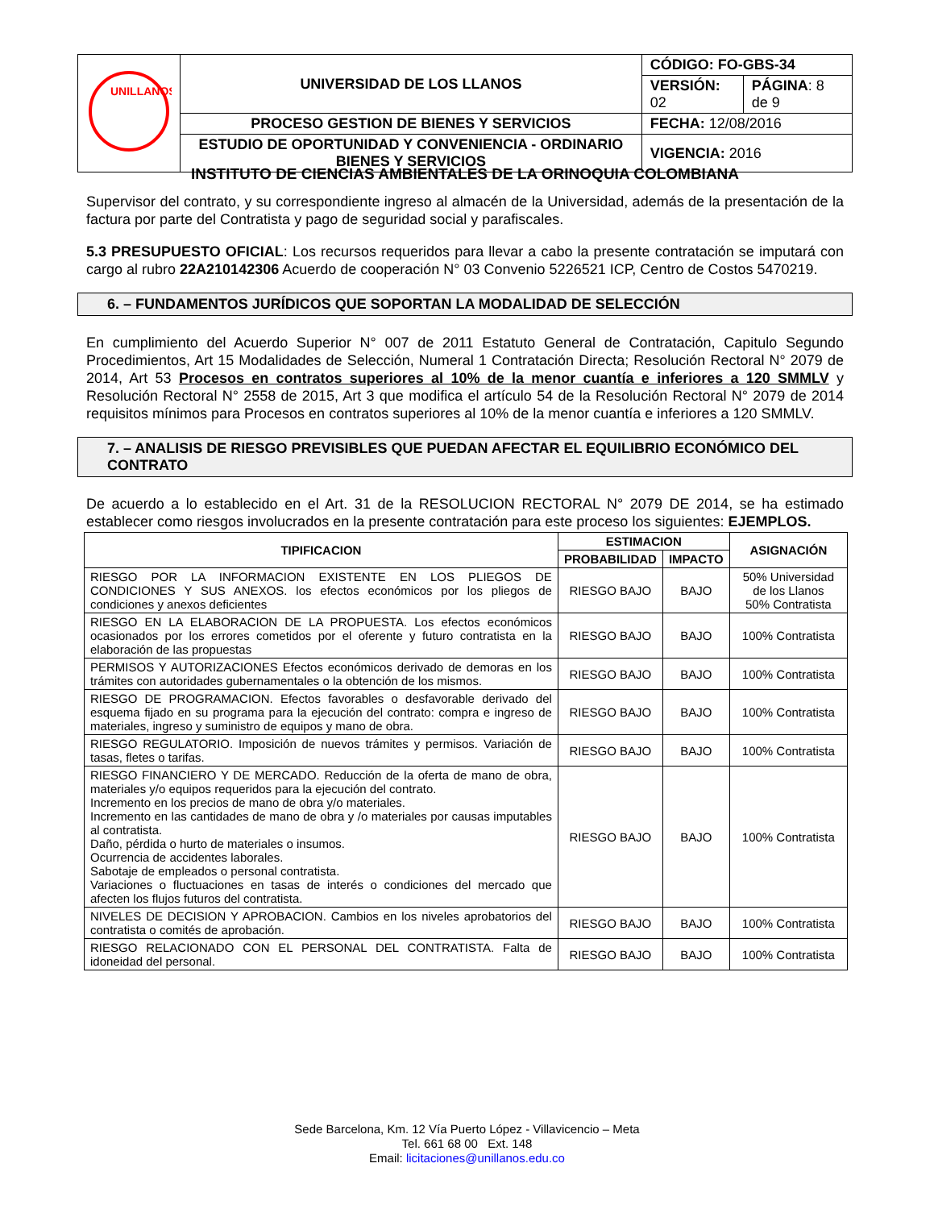| UNILLANOS | UNIVERSIDAD DE LOS LLANOS | CÓDIGO: FO-GBS-34 | |
| | | VERSIÓN: 02 | PÁGINA : 8 de 9 |
| | PROCESO GESTION DE BIENES Y SERVICIOS | FECHA: 12/08/2016 | |
| | ESTUDIO DE OPORTUNIDAD Y CONVENIENCIA - ORDINARIO BIENES Y SERVICIOS | VIGENCIA: 2016 | |
INSTITUTO DE CIENCIAS AMBIENTALES DE LA ORINOQUIA COLOMBIANA
Supervisor del contrato, y su correspondiente ingreso al almacén de la Universidad, además de la presentación de la factura por parte del Contratista y pago de seguridad social y parafiscales.
5.3 PRESUPUESTO OFICIAL: Los recursos requeridos para llevar a cabo la presente contratación se imputará con cargo al rubro 22A210142306 Acuerdo de cooperación N° 03 Convenio 5226521 ICP, Centro de Costos 5470219.
6. – FUNDAMENTOS JURÍDICOS QUE SOPORTAN LA MODALIDAD DE SELECCIÓN
En cumplimiento del Acuerdo Superior N° 007 de 2011 Estatuto General de Contratación, Capitulo Segundo Procedimientos, Art 15 Modalidades de Selección, Numeral 1 Contratación Directa; Resolución Rectoral N° 2079 de 2014, Art 53 Procesos en contratos superiores al 10% de la menor cuantía e inferiores a 120 SMMLV y Resolución Rectoral N° 2558 de 2015, Art 3 que modifica el artículo 54 de la Resolución Rectoral N° 2079 de 2014 requisitos mínimos para Procesos en contratos superiores al 10% de la menor cuantía e inferiores a 120 SMMLV.
7. – ANALISIS DE RIESGO PREVISIBLES QUE PUEDAN AFECTAR EL EQUILIBRIO ECONÓMICO DEL CONTRATO
De acuerdo a lo establecido en el Art. 31 de la RESOLUCION RECTORAL N° 2079 DE 2014, se ha estimado establecer como riesgos involucrados en la presente contratación para este proceso los siguientes: EJEMPLOS.
| TIPIFICACION | ESTIMACION | | ASIGNACIÓN |
| --- | --- | --- | --- |
| | PROBABILIDAD | IMPACTO | |
| RIESGO POR LA INFORMACION EXISTENTE EN LOS PLIEGOS DE CONDICIONES Y SUS ANEXOS. los efectos económicos por los pliegos de condiciones y anexos deficientes | RIESGO BAJO | BAJO | 50% Universidad de los Llanos 50% Contratista |
| RIESGO EN LA ELABORACION DE LA PROPUESTA. Los efectos económicos ocasionados por los errores cometidos por el oferente y futuro contratista en la elaboración de las propuestas | RIESGO BAJO | BAJO | 100% Contratista |
| PERMISOS Y AUTORIZACIONES Efectos económicos derivado de demoras en los trámites con autoridades gubernamentales o la obtención de los mismos. | RIESGO BAJO | BAJO | 100% Contratista |
| RIESGO DE PROGRAMACION. Efectos favorables o desfavorable derivado del esquema fijado en su programa para la ejecución del contrato: compra e ingreso de materiales, ingreso y suministro de equipos y mano de obra. | RIESGO BAJO | BAJO | 100% Contratista |
| RIESGO REGULATORIO. Imposición de nuevos trámites y permisos. Variación de tasas, fletes o tarifas. | RIESGO BAJO | BAJO | 100% Contratista |
| RIESGO FINANCIERO Y DE MERCADO. Reducción de la oferta de mano de obra, materiales y/o equipos requeridos para la ejecución del contrato. Incremento en los precios de mano de obra y/o materiales. Incremento en las cantidades de mano de obra y /o materiales por causas imputables al contratista. Daño, pérdida o hurto de materiales o insumos. Ocurrencia de accidentes laborales. Sabotaje de empleados o personal contratista. Variaciones o fluctuaciones en tasas de interés o condiciones del mercado que afecten los flujos futuros del contratista. | RIESGO BAJO | BAJO | 100% Contratista |
| NIVELES DE DECISION Y APROBACION. Cambios en los niveles aprobatorios del contratista o comités de aprobación. | RIESGO BAJO | BAJO | 100% Contratista |
| RIESGO RELACIONADO CON EL PERSONAL DEL CONTRATISTA. Falta de idoneidad del personal. | RIESGO BAJO | BAJO | 100% Contratista |
Sede Barcelona, Km. 12 Vía Puerto López - Villavicencio – Meta
Tel. 661 68 00 Ext. 148
Email: licitaciones@unillanos.edu.co